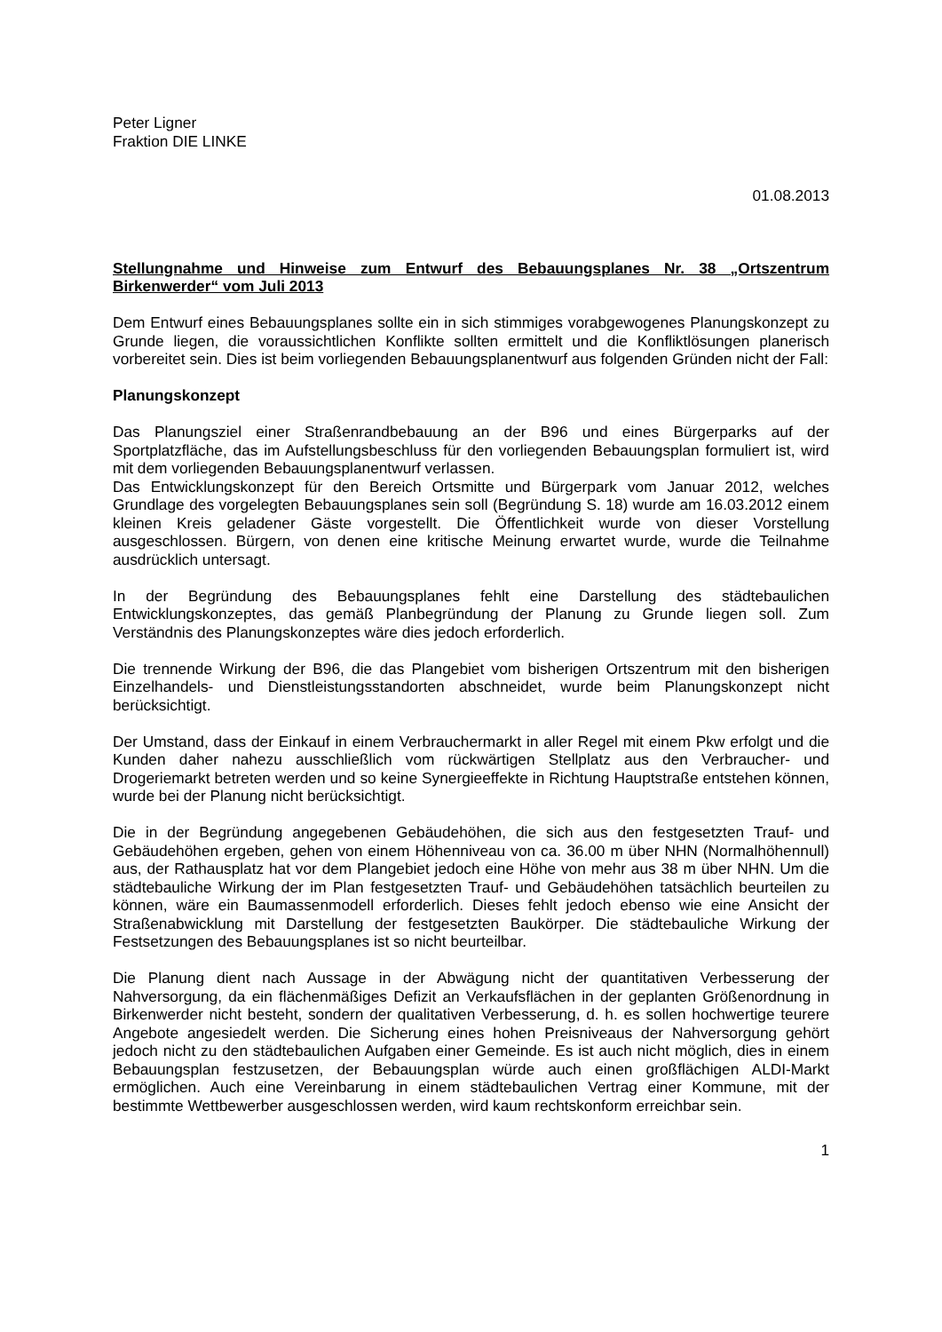Peter Ligner
Fraktion DIE LINKE
01.08.2013
Stellungnahme und Hinweise zum Entwurf des Bebauungsplanes Nr. 38 „Ortszentrum Birkenwerder“ vom Juli 2013
Dem Entwurf eines Bebauungsplanes sollte ein in sich stimmiges vorabgewogenes Planungskonzept zu Grunde liegen, die voraussichtlichen Konflikte sollten ermittelt und die Konfliktlösungen planerisch vorbereitet sein. Dies ist beim vorliegenden Bebauungsplanentwurf aus folgenden Gründen nicht der Fall:
Planungskonzept
Das Planungsziel einer Straßenrandbebauung an der B96 und eines Bürgerparks auf der Sportplatzfläche, das im Aufstellungsbeschluss für den vorliegenden Bebauungsplan formuliert ist, wird mit dem vorliegenden Bebauungsplanentwurf verlassen.
Das Entwicklungskonzept für den Bereich Ortsmitte und Bürgerpark vom Januar 2012, welches Grundlage des vorgelegten Bebauungsplanes sein soll (Begründung S. 18) wurde am 16.03.2012 einem kleinen Kreis geladener Gäste vorgestellt. Die Öffentlichkeit wurde von dieser Vorstellung ausgeschlossen. Bürgern, von denen eine kritische Meinung erwartet wurde, wurde die Teilnahme ausdrücklich untersagt.
In der Begründung des Bebauungsplanes fehlt eine Darstellung des städtebaulichen Entwicklungskonzeptes, das gemäß Planbegründung der Planung zu Grunde liegen soll. Zum Verständnis des Planungskonzeptes wäre dies jedoch erforderlich.
Die trennende Wirkung der B96, die das Plangebiet vom bisherigen Ortszentrum mit den bisherigen Einzelhandels- und Dienstleistungsstandorten abschneidet, wurde beim Planungskonzept nicht berücksichtigt.
Der Umstand, dass der Einkauf in einem Verbrauchermarkt in aller Regel mit einem Pkw erfolgt und die Kunden daher nahezu ausschließlich vom rückwärtigen Stellplatz aus den Verbraucher- und Drogeriemarkt betreten werden und so keine Synergieeffekte in Richtung Hauptstraße entstehen können, wurde bei der Planung nicht berücksichtigt.
Die in der Begründung angegebenen Gebäudehöhen, die sich aus den festgesetzten Trauf- und Gebäudehöhen ergeben, gehen von einem Höhenniveau von ca. 36.00 m über NHN (Normalhöhennull) aus, der Rathausplatz hat vor dem Plangebiet jedoch eine Höhe von mehr aus 38 m über NHN. Um die städtebauliche Wirkung der im Plan festgesetzten Trauf- und Gebäudehöhen tatsächlich beurteilen zu können, wäre ein Baumassenmodell erforderlich. Dieses fehlt jedoch ebenso wie eine Ansicht der Straßenabwicklung mit Darstellung der festgesetzten Baukörper. Die städtebauliche Wirkung der Festsetzungen des Bebauungsplanes ist so nicht beurteilbar.
Die Planung dient nach Aussage in der Abwägung nicht der quantitativen Verbesserung der Nahversorgung, da ein flächenmäßiges Defizit an Verkaufsflächen in der geplanten Größenordnung in Birkenwerder nicht besteht, sondern der qualitativen Verbesserung, d. h. es sollen hochwertige teurere Angebote angesiedelt werden. Die Sicherung eines hohen Preisniveaus der Nahversorgung gehört jedoch nicht zu den städtebaulichen Aufgaben einer Gemeinde. Es ist auch nicht möglich, dies in einem Bebauungsplan festzusetzen, der Bebauungsplan würde auch einen großflächigen ALDI-Markt ermöglichen. Auch eine Vereinbarung in einem städtebaulichen Vertrag einer Kommune, mit der bestimmte Wettbewerber ausgeschlossen werden, wird kaum rechtskonform erreichbar sein.
1